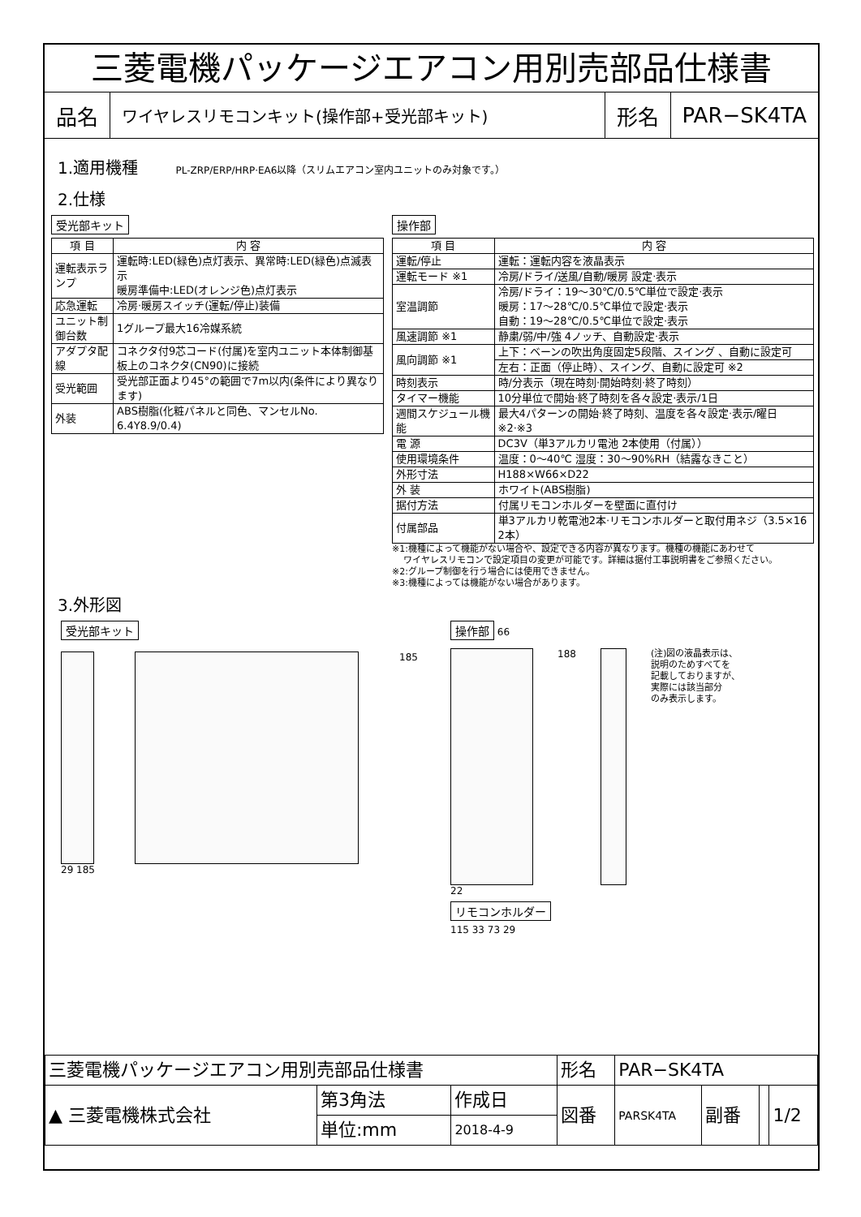三菱電機パッケージエアコン用別売部品仕様書
品名
ワイヤレスリモコンキット(操作部+受光部キット)
形名 PAR−SK4TA
1.適用機種 PL-ZRP/ERP/HRP·EA6以降（スリムエアコン室内ユニットのみ対象です。）
2.仕様
受光部キット
| 項 目 | 内 容 |
| --- | --- |
| 運転表示ランプ | 運転時:LED(緑色)点灯表示、異常時:LED(緑色)点滅表示 暖房準備中:LED(オレンジ色)点灯表示 |
| 応急運転 | 冷房·暖房スイッチ(運転/停止)装備 |
| ユニット制御台数 | 1グループ最大16冷媒系統 |
| アダプタ配線 | コネクタ付9芯コード(付属)を室内ユニット本体制御基板上のコネクタ(CN90)に接続 |
| 受光範囲 | 受光部正面より45°の範囲で7m以内(条件により異なります) |
| 外装 | ABS樹脂(化粧パネルと同色、マンセルNo. 6.4Y8.9/0.4) |
操作部
| 項 目 | 内 容 |
| --- | --- |
| 運転/停止 | 運転：運転内容を液晶表示 |
| 運転モード ※1 | 冷房/ドライ/送風/自動/暖房 設定·表示 |
| 室温調節 | 冷房/ドライ：19〜30℃/0.5℃単位で設定·表示 暖房：17〜28℃/0.5℃単位で設定·表示 自動：19〜28℃/0.5℃単位で設定·表示 |
| 風速調節 ※1 | 静粛/弱/中/強 4ノッチ、自動設定·表示 |
| 風向調節 ※1 | 上下：ベーンの吹出角度固定5段階、スイング 、自動に設定可 |
| | 左右：正面（停止時）、スイング、自動に設定可 ※2 |
| 時刻表示 | 時/分表示（現在時刻·開始時刻·終了時刻） |
| タイマー機能 | 10分単位で開始·終了時刻を各々設定·表示/1日 |
| 週間スケジュール機能 | 最大4パターンの開始·終了時刻、温度を各々設定·表示/曜日 ※2·※3 |
| 電 源 | DC3V（単3アルカリ電池 2本使用（付属）） |
| 使用環境条件 | 温度：0〜40℃ 湿度：30〜90%RH（結露なきこと） |
| 外形寸法 | H188×W66×D22 |
| 外 装 | ホワイト(ABS樹脂) |
| 据付方法 | 付属リモコンホルダーを壁面に直付け |
| 付属部品 | 単3アルカリ乾電池2本·リモコンホルダーと取付用ネジ（3.5×16 2本） |
※1:機種によって機能がない場合や、設定できる内容が異なります。機種の機能にあわせて
　 ワイヤレスリモコンで設定項目の変更が可能です。詳細は据付工事説明書をご参照ください。
※2:グループ制御を行う場合には使用できません。
※3:機種によっては機能がない場合があります。
3.外形図
受光部キット
185
29 185
操作部
66
188
(注)図の液晶表示は、
説明のためすべてを
記載しておりますが、
実際には該当部分
のみ表示します。
22
リモコンホルダー
115 33 73 29
| 三菱電機パッケージエアコン用別売部品仕様書 | | | 形名 | PAR−SK4TA | | | |
| ▲ 三菱電機株式会社 | 第3角法 | 作成日 | 図番 | PARSK4TA | 副番 | | 1/2 |
| | 単位:mm | 2018-4-9 | | | | | |